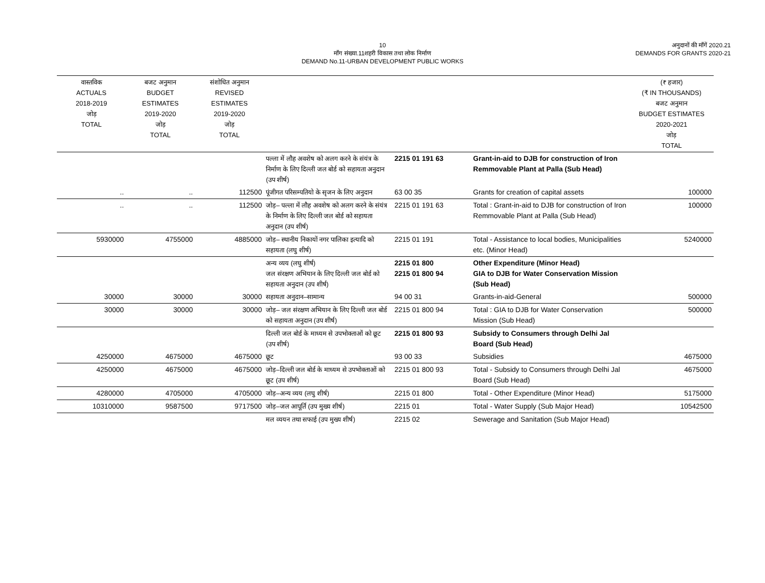10
माँग संख्या.11शहरी विकास तथा लोक निर्माण
DEMAND No.11-URBAN DEVELOPMENT PUBLIC WORKS
अनुदानों की माँगें 2020.21
DEMANDS FOR GRANTS 2020-21
| वास्तविक ACTUALS 2018-2019 जोड़ TOTAL | बजट अनुमान BUDGET ESTIMATES 2019-2020 जोड़ TOTAL | संशोधित अनुमान REVISED ESTIMATES 2019-2020 जोड़ TOTAL | | | | (₹ हजार) (₹ IN THOUSANDS) बजट अनुमान BUDGET ESTIMATES 2020-2021 जोड़ TOTAL |
| --- | --- | --- | --- | --- | --- | --- |
| | | | पल्ला में लौह अवशेष को अलग करने के संयंत्र के निर्माण के लिए दिल्ली जल बोर्ड को सहायता अनुदान (उप शीर्ष) | 2215 01 191 63 | Grant-in-aid to DJB for construction of Iron Remmovable Plant at Palla (Sub Head) | |
| .. | .. | 112500 | पूंजीगत परिसम्पतियो के सृजन के लिए अनुदान | 63 00 35 | Grants for creation of capital assets | 100000 |
| .. | .. | 112500 | जोड़– पल्ला में लौह अवशेष को अलग करने के संयंत्र के निर्माण के लिए दिल्ली जल बोर्ड को सहायता अनुदान (उप शीर्ष) | 2215 01 191 63 | Total : Grant-in-aid to DJB for construction of Iron Remmovable Plant at Palla (Sub Head) | 100000 |
| 5930000 | 4755000 | 4885000 | जोड़– स्थानीय निकायों नगर पालिका इत्यादि को सहायता (लघु शीर्ष) | 2215 01 191 | Total - Assistance to local bodies, Municipalities etc. (Minor Head) | 5240000 |
| | | | अन्य व्यय (लघु शीर्ष) जल संरक्षण अभियान के लिए दिल्ली जल बोर्ड को सहायता अनुदान (उप शीर्ष) | 2215 01 800 2215 01 800 94 | Other Expenditure (Minor Head) GIA to DJB for Water Conservation Mission (Sub Head) | |
| 30000 | 30000 | 30000 | सहायता अनुदान–सामान्य | 94 00 31 | Grants-in-aid-General | 500000 |
| 30000 | 30000 | 30000 | जोड़– जल संरक्षण अभियान के लिए दिल्ली जल बोर्ड को सहायता अनुदान (उप शीर्ष) | 2215 01 800 94 | Total : GIA to DJB for Water Conservation Mission (Sub Head) | 500000 |
| | | | दिल्ली जल बोर्ड के माध्यम से उपभोक्ताओं को छूट (उप शीर्ष) | 2215 01 800 93 | Subsidy to Consumers through Delhi Jal Board (Sub Head) | |
| 4250000 | 4675000 | 4675000 | छूट | 93 00 33 | Subsidies | 4675000 |
| 4250000 | 4675000 | 4675000 | जोड़–दिल्ली जल बोर्ड के माध्यम से उपभोक्ताओं को छूट (उप शीर्ष) | 2215 01 800 93 | Total - Subsidy to Consumers through Delhi Jal Board (Sub Head) | 4675000 |
| 4280000 | 4705000 | 4705000 | जोड़–अन्य व्यय (लघु शीर्ष) | 2215 01 800 | Total - Other Expenditure (Minor Head) | 5175000 |
| 10310000 | 9587500 | 9717500 | जोड़–जल आपूर्ति (उप मुख्य शीर्ष) | 2215 01 | Total - Water Supply (Sub Major Head) | 10542500 |
| | | | मल व्ययन तथा सफाई (उप मुख्य शीर्ष) | 2215 02 | Sewerage and Sanitation (Sub Major Head) | |